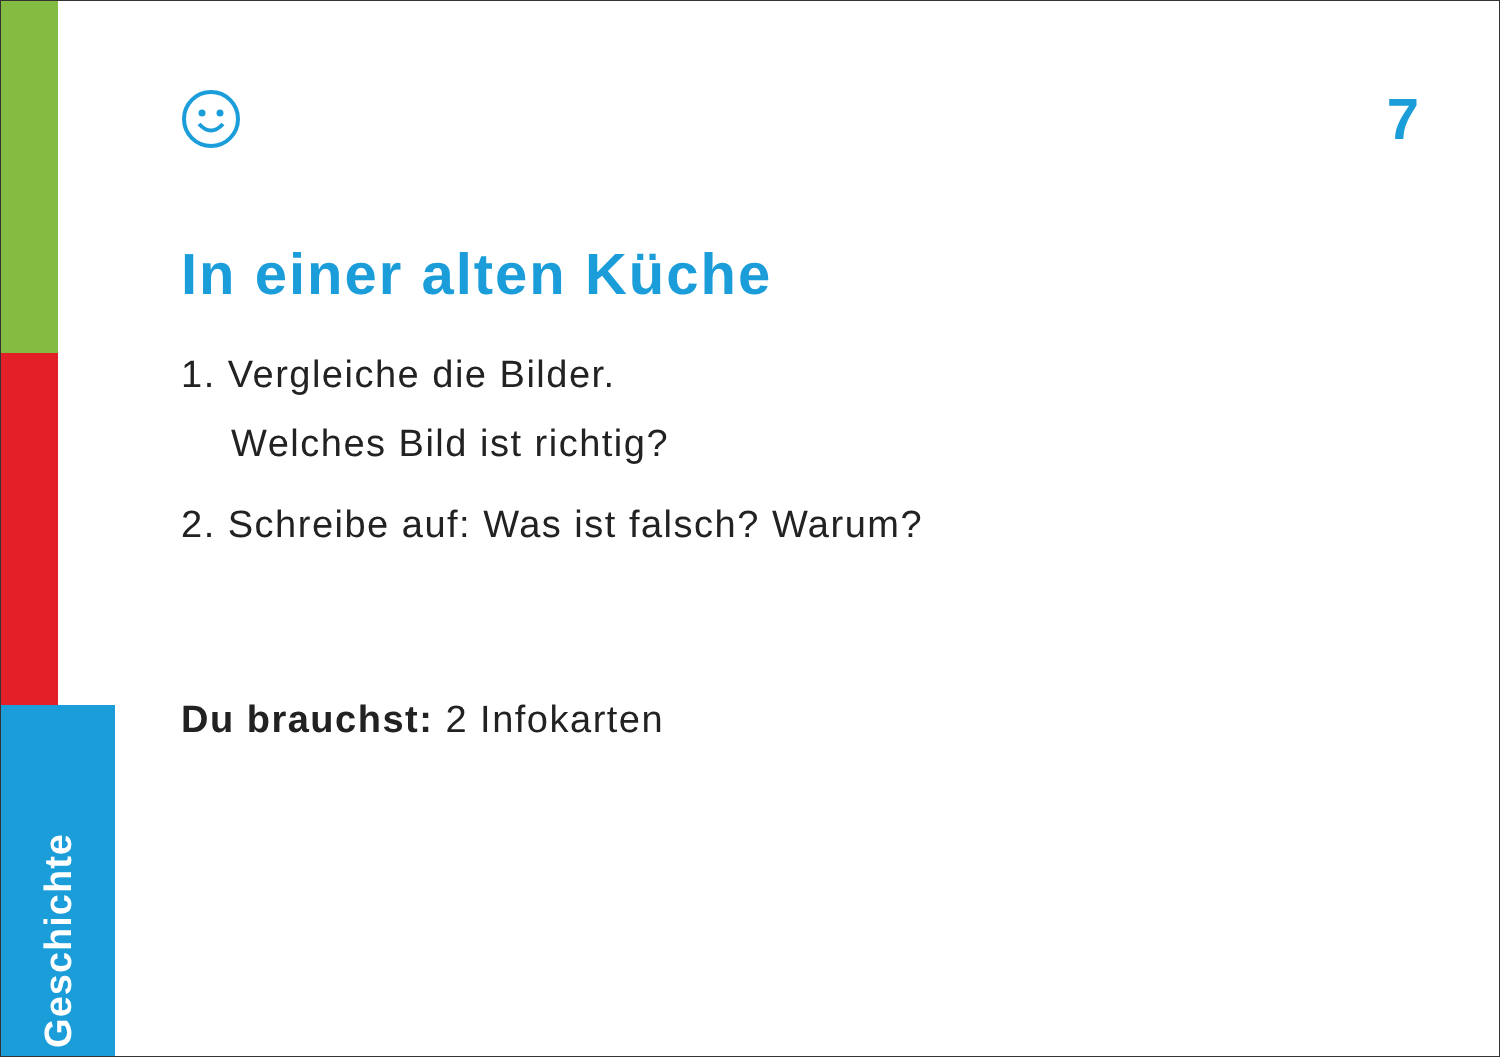Geschichte
7
In einer alten Küche
1. Vergleiche die Bilder.
Welches Bild ist richtig?
2. Schreibe auf: Was ist falsch? Warum?
Du brauchst: 2 Infokarten